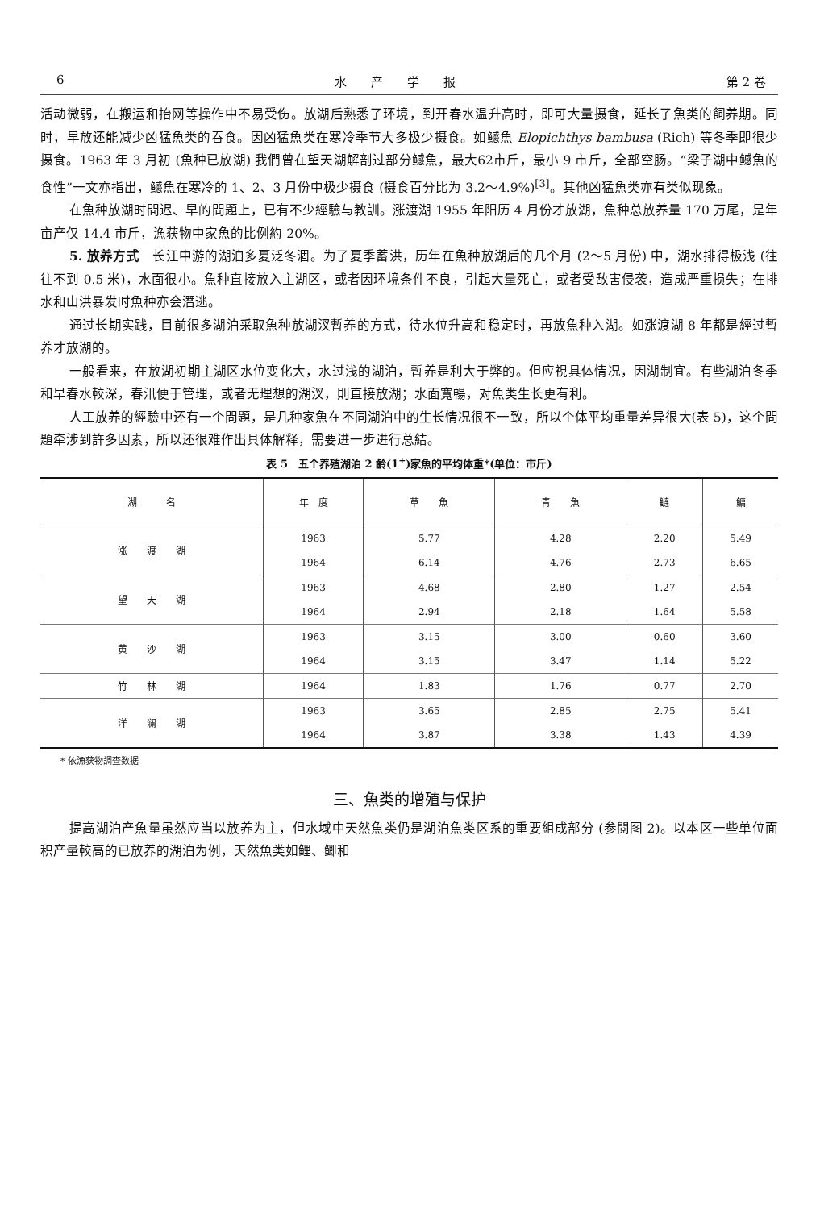6 水　　产　　学　　报 第 2 卷
活动微弱，在搬运和抬网等操作中不易受伤。放湖后熟悉了环境，到开春水温升高时，即可大量摄食，延长了魚类的飼养期。同时，早放还能减少凶猛魚类的吞食。因凶猛魚类在寒冷季节大多极少摄食。如鳡魚 Elopichthys bambusa (Rich) 等冬季即很少摄食。1963 年 3 月初 (魚种已放湖) 我們曾在望天湖解剖过部分鳡魚，最大62市斤，最小 9 市斤，全部空肠。“梁子湖中鳡魚的食性”一文亦指出，鳡魚在寒冷的 1、2、3 月份中极少摄食 (摄食百分比为 3.2～4.9%)<sup>[3]</sup>。其他凶猛魚类亦有类似现象。
在魚种放湖时間迟、早的問題上，已有不少經驗与教訓。涨渡湖 1955 年阳历 4 月份才放湖，魚种总放养量 170 万尾，是年亩产仅 14.4 市斤，漁获物中家魚的比例約 20%。
5. 放养方式　长江中游的湖泊多夏泛冬涸。为了夏季蓄洪，历年在魚种放湖后的几个月 (2～5 月份) 中，湖水排得极浅 (往往不到 0.5 米)，水面很小。魚种直接放入主湖区，或者因环境条件不良，引起大量死亡，或者受敌害侵袭，造成严重损失；在排水和山洪暴发时魚种亦会潛逃。
通过长期实践，目前很多湖泊采取魚种放湖汊暫养的方式，待水位升高和稳定时，再放魚种入湖。如涨渡湖 8 年都是經过暫养才放湖的。
一般看来，在放湖初期主湖区水位变化大，水过浅的湖泊，暫养是利大于弊的。但应視具体情况，因湖制宜。有些湖泊冬季和早春水較深，春汛便于管理，或者无理想的湖汊，則直接放湖；水面寬暢，对魚类生长更有利。
人工放养的經驗中还有一个問題，是几种家魚在不同湖泊中的生长情况很不一致，所以个体平均重量差异很大(表 5)，这个問題牵涉到許多因素，所以还很难作出具体解释，需要进一步进行总結。
表 5　五个养殖湖泊 2 齡(1<sup>+</sup>)家魚的平均体重*(单位：市斤)
| 湖 名 | 年 度 | 草 魚 | 青 魚 | 鲢 | 鳙 |
| --- | --- | --- | --- | --- | --- |
| 涨 渡 湖 | 1963 | 5.77 | 4.28 | 2.20 | 5.49 |
| | 1964 | 6.14 | 4.76 | 2.73 | 6.65 |
| 望 天 湖 | 1963 | 4.68 | 2.80 | 1.27 | 2.54 |
| | 1964 | 2.94 | 2.18 | 1.64 | 5.58 |
| 黄 沙 湖 | 1963 | 3.15 | 3.00 | 0.60 | 3.60 |
| | 1964 | 3.15 | 3.47 | 1.14 | 5.22 |
| 竹 林 湖 | 1964 | 1.83 | 1.76 | 0.77 | 2.70 |
| 洋 澜 湖 | 1963 | 3.65 | 2.85 | 2.75 | 5.41 |
| | 1964 | 3.87 | 3.38 | 1.43 | 4.39 |
* 依漁获物調查数据
三、魚类的增殖与保护
提高湖泊产魚量虽然应当以放养为主，但水域中天然魚类仍是湖泊魚类区系的重要組成部分 (参閱图 2)。以本区一些单位面积产量較高的已放养的湖泊为例，天然魚类如鲤、鲫和